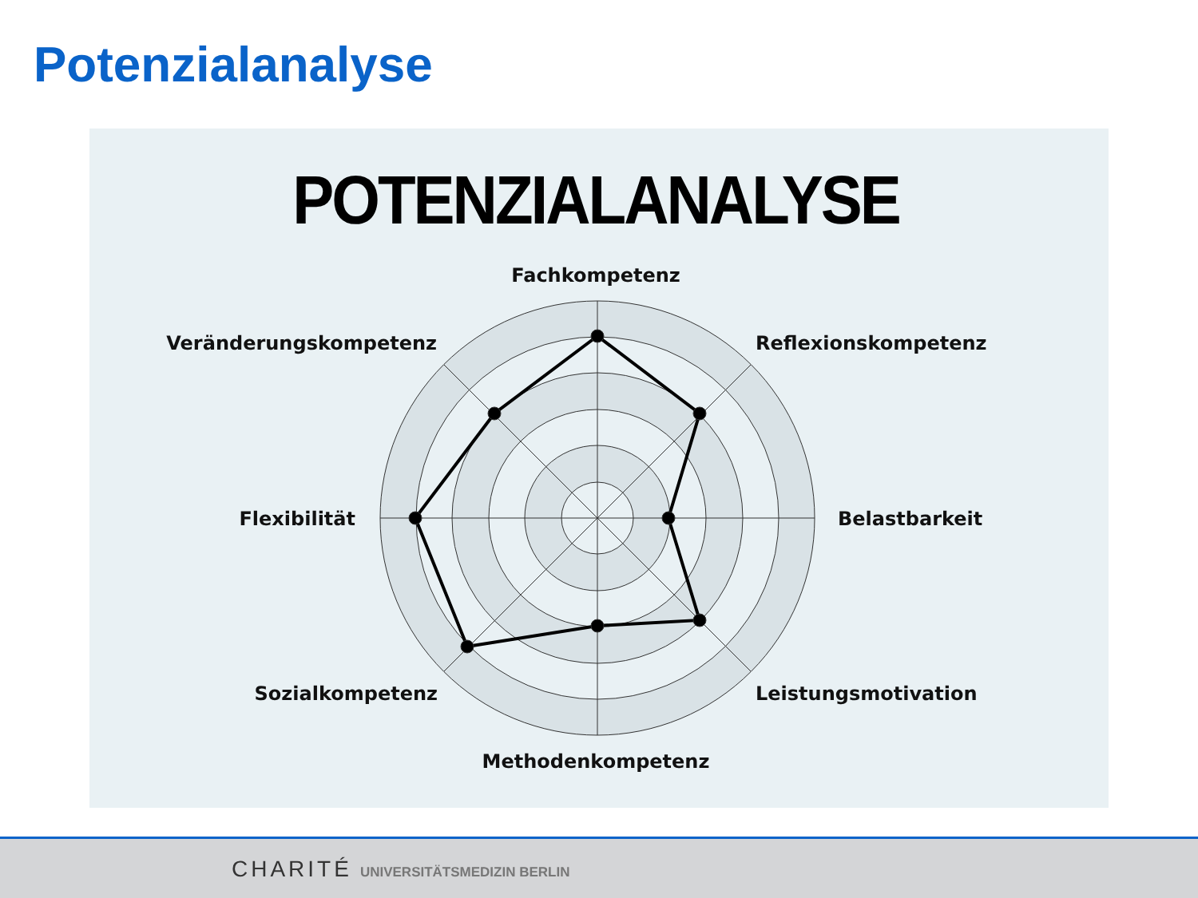Potenzialanalyse
POTENZIALANALYSE
Fachkompetenz
Veränderungskompetenz
Reflexionskompetenz
Flexibilität
Belastbarkeit
Sozialkompetenz
Leistungsmotivation
Methodenkompetenz
CHARITÉ UNIVERSITÄTSMEDIZIN BERLIN